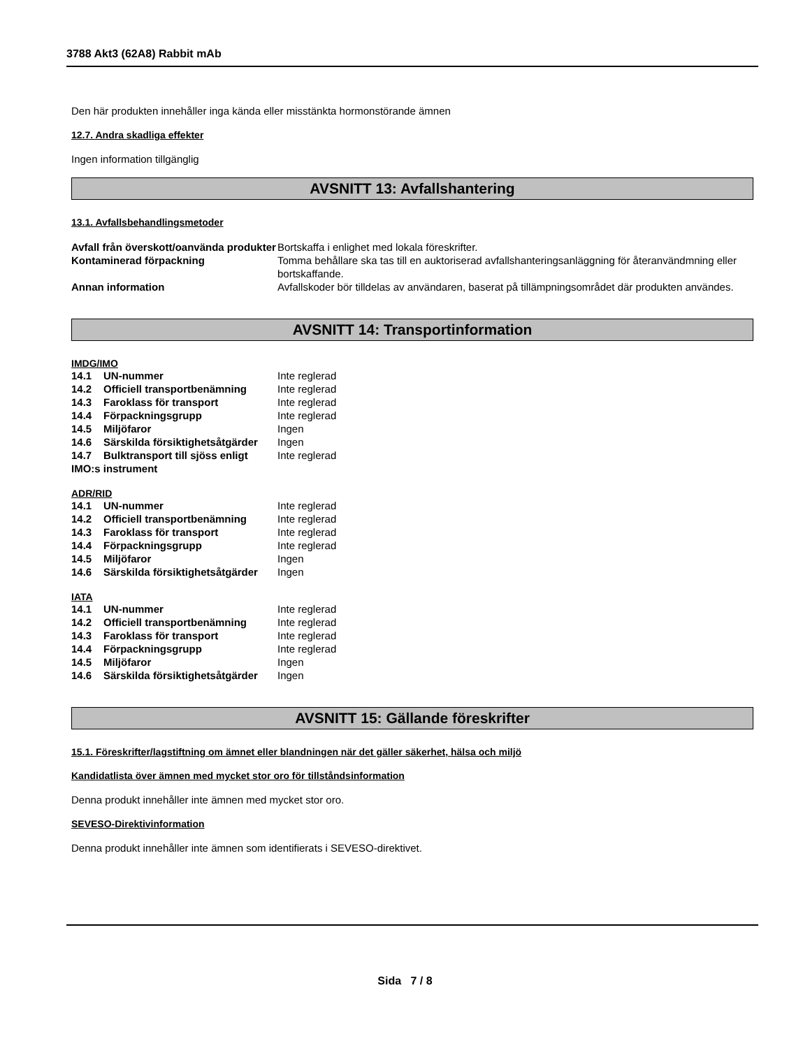3788 Akt3 (62A8) Rabbit mAb
Den här produkten innehåller inga kända eller misstänkta hormonstörande ämnen
12.7. Andra skadliga effekter
Ingen information tillgänglig
AVSNITT 13: Avfallshantering
13.1. Avfallsbehandlingsmetoder
| Avfall från överskott/oanvända produkter | Bortskaffa i enlighet med lokala föreskrifter. |
| Kontaminerad förpackning | Tomma behållare ska tas till en auktoriserad avfallshanteringsanläggning för återanvändmning eller bortskaffande. |
| Annan information | Avfallskoder bör tilldelas av användaren, baserat på tillämpningsområdet där produkten användes. |
AVSNITT 14: Transportinformation
IMDG/IMO
| 14.1 | UN-nummer | Inte reglerad |
| 14.2 | Officiell transportbenämning | Inte reglerad |
| 14.3 | Faroklass för transport | Inte reglerad |
| 14.4 | Förpackningsgrupp | Inte reglerad |
| 14.5 | Miljöfaror | Ingen |
| 14.6 | Särskilda försiktighetsåtgärder | Ingen |
| 14.7 | Bulktransport till sjöss enligt | Inte reglerad |
| IMO:s instrument | | |
ADR/RID
| 14.1 | UN-nummer | Inte reglerad |
| 14.2 | Officiell transportbenämning | Inte reglerad |
| 14.3 | Faroklass för transport | Inte reglerad |
| 14.4 | Förpackningsgrupp | Inte reglerad |
| 14.5 | Miljöfaror | Ingen |
| 14.6 | Särskilda försiktighetsåtgärder | Ingen |
IATA
| 14.1 | UN-nummer | Inte reglerad |
| 14.2 | Officiell transportbenämning | Inte reglerad |
| 14.3 | Faroklass för transport | Inte reglerad |
| 14.4 | Förpackningsgrupp | Inte reglerad |
| 14.5 | Miljöfaror | Ingen |
| 14.6 | Särskilda försiktighetsåtgärder | Ingen |
AVSNITT 15: Gällande föreskrifter
15.1. Föreskrifter/lagstiftning om ämnet eller blandningen när det gäller säkerhet, hälsa och miljö
Kandidatlista över ämnen med mycket stor oro för tillståndsinformation
Denna produkt innehåller inte ämnen med mycket stor oro.
SEVESO-Direktivinformation
Denna produkt innehåller inte ämnen som identifierats i SEVESO-direktivet.
Sida 7 / 8